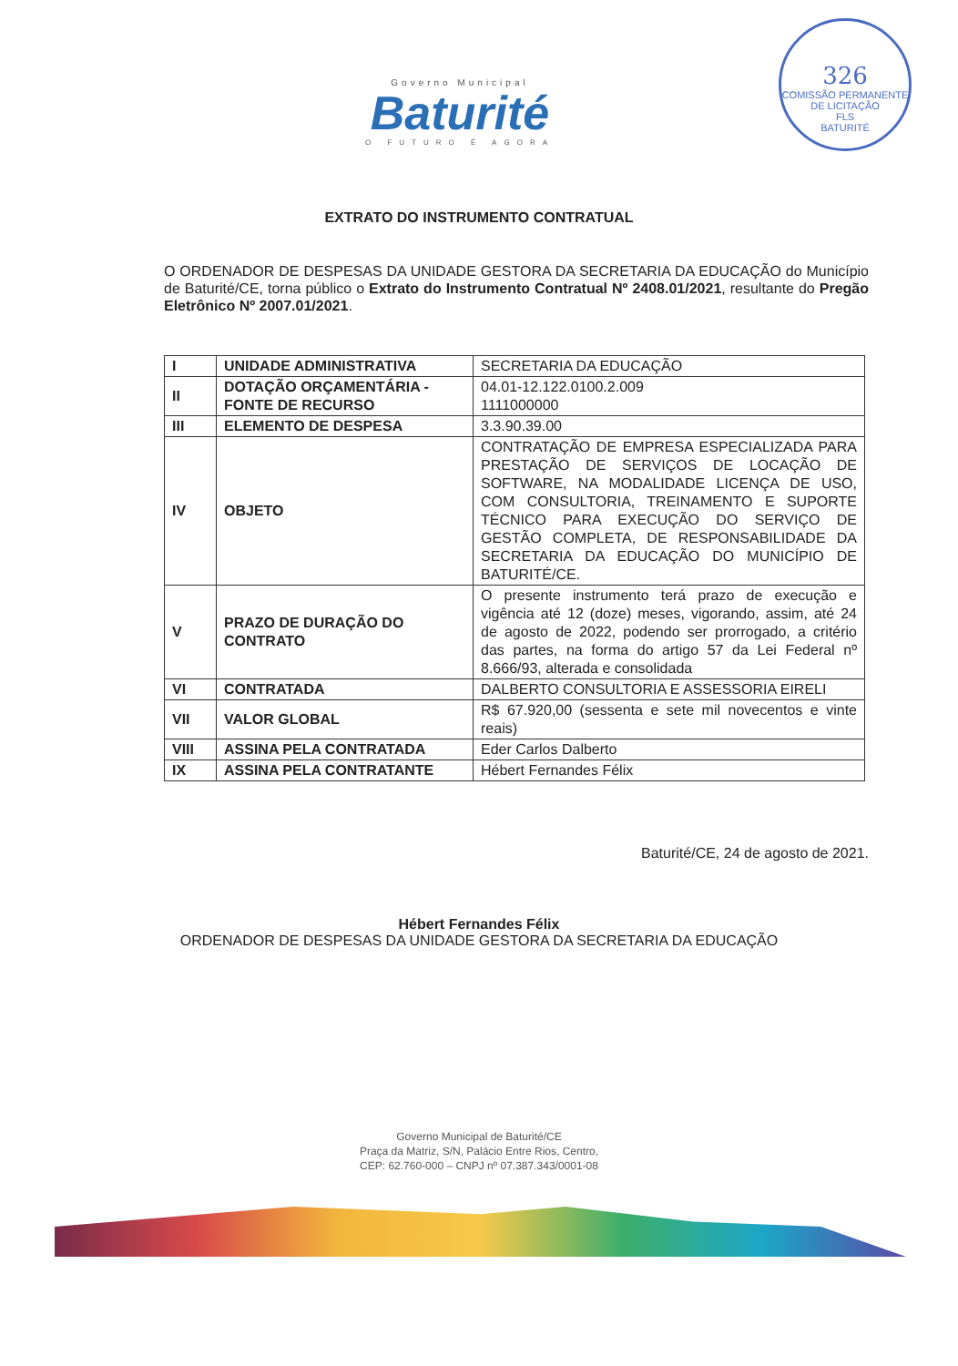Governo Municipal
Baturité
O FUTURO É AGORA
326
COMISSÃO PERMANENTE DE LICITAÇÃO
FLS
BATURITÉ
EXTRATO DO INSTRUMENTO CONTRATUAL
O ORDENADOR DE DESPESAS DA UNIDADE GESTORA DA SECRETARIA DA EDUCAÇÃO do Município de Baturité/CE, torna público o Extrato do Instrumento Contratual Nº 2408.01/2021, resultante do Pregão Eletrônico Nº 2007.01/2021.
| I | UNIDADE ADMINISTRATIVA | SECRETARIA DA EDUCAÇÃO |
| II | DOTAÇÃO ORÇAMENTÁRIA - FONTE DE RECURSO | 04.01-12.122.0100.2.009 1111000000 |
| III | ELEMENTO DE DESPESA | 3.3.90.39.00 |
| IV | OBJETO | CONTRATAÇÃO DE EMPRESA ESPECIALIZADA PARA PRESTAÇÃO DE SERVIÇOS DE LOCAÇÃO DE SOFTWARE, NA MODALIDADE LICENÇA DE USO, COM CONSULTORIA, TREINAMENTO E SUPORTE TÉCNICO PARA EXECUÇÃO DO SERVIÇO DE GESTÃO COMPLETA, DE RESPONSABILIDADE DA SECRETARIA DA EDUCAÇÃO DO MUNICÍPIO DE BATURITÉ/CE. |
| V | PRAZO DE DURAÇÃO DO CONTRATO | O presente instrumento terá prazo de execução e vigência até 12 (doze) meses, vigorando, assim, até 24 de agosto de 2022, podendo ser prorrogado, a critério das partes, na forma do artigo 57 da Lei Federal nº 8.666/93, alterada e consolidada |
| VI | CONTRATADA | DALBERTO CONSULTORIA E ASSESSORIA EIRELI |
| VII | VALOR GLOBAL | R$ 67.920,00 (sessenta e sete mil novecentos e vinte reais) |
| VIII | ASSINA PELA CONTRATADA | Eder Carlos Dalberto |
| IX | ASSINA PELA CONTRATANTE | Hébert Fernandes Félix |
Baturité/CE, 24 de agosto de 2021.
Hébert Fernandes Félix
ORDENADOR DE DESPESAS DA UNIDADE GESTORA DA SECRETARIA DA EDUCAÇÃO
Governo Municipal de Baturité/CE
Praça da Matriz, S/N, Palácio Entre Rios, Centro,
CEP: 62.760-000 – CNPJ nº 07.387.343/0001-08